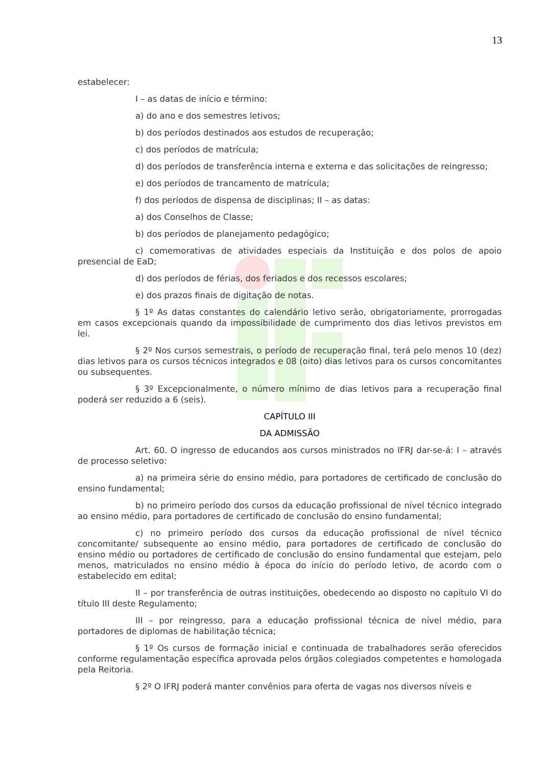13
estabelecer:
I – as datas de início e término:
a) do ano e dos semestres letivos;
b) dos períodos destinados aos estudos de recuperação;
c) dos períodos de matrícula;
d) dos períodos de transferência interna e externa e das solicitações de reingresso;
e) dos períodos de trancamento de matrícula;
f) dos períodos de dispensa de disciplinas; II – as datas:
a) dos Conselhos de Classe;
b) dos períodos de planejamento pedagógico;
c) comemorativas de atividades especiais da Instituição e dos polos de apoio presencial de EaD;
d) dos períodos de férias, dos feriados e dos recessos escolares;
e) dos prazos finais de digitação de notas.
§ 1º As datas constantes do calendário letivo serão, obrigatoriamente, prorrogadas em casos excepcionais quando da impossibilidade de cumprimento dos dias letivos previstos em lei.
§ 2º Nos cursos semestrais, o período de recuperação final, terá pelo menos 10 (dez) dias letivos para os cursos técnicos integrados e 08 (oito) dias letivos para os cursos concomitantes ou subsequentes.
§ 3º Excepcionalmente, o número mínimo de dias letivos para a recuperação final poderá ser reduzido a 6 (seis).
CAPÍTULO III
DA ADMISSÃO
Art. 60. O ingresso de educandos aos cursos ministrados no IFRJ dar-se-á: I – através de processo seletivo:
a) na primeira série do ensino médio, para portadores de certificado de conclusão do ensino fundamental;
b) no primeiro período dos cursos da educação profissional de nível técnico integrado ao ensino médio, para portadores de certificado de conclusão do ensino fundamental;
c) no primeiro período dos cursos da educação profissional de nível técnico concomitante/ subsequente ao ensino médio, para portadores de certificado de conclusão do ensino médio ou portadores de certificado de conclusão do ensino fundamental que estejam, pelo menos, matriculados no ensino médio à época do início do período letivo, de acordo com o estabelecido em edital;
II – por transferência de outras instituições, obedecendo ao disposto no capítulo VI do título III deste Regulamento;
III – por reingresso, para a educação profissional técnica de nível médio, para portadores de diplomas de habilitação técnica;
§ 1º Os cursos de formação inicial e continuada de trabalhadores serão oferecidos conforme regulamentação específica aprovada pelos órgãos colegiados competentes e homologada pela Reitoria.
§ 2º O IFRJ poderá manter convênios para oferta de vagas nos diversos níveis e